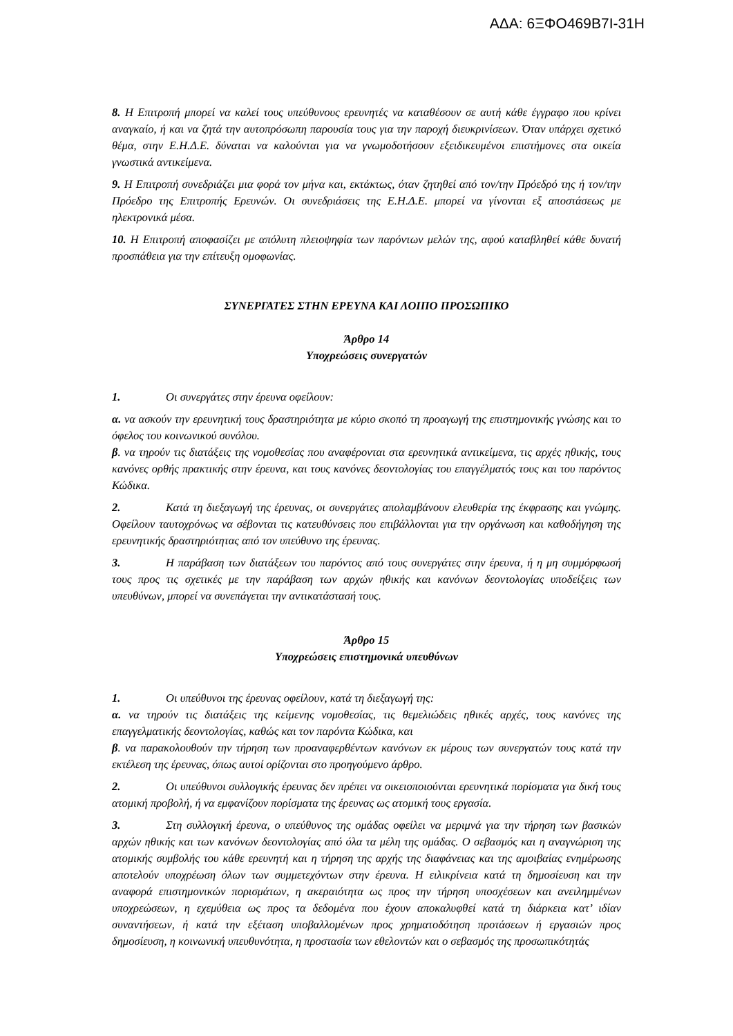ΑΔΑ: 6ΞΦΟ469Β7Ι-31Η
8. Η Επιτροπή μπορεί να καλεί τους υπεύθυνους ερευνητές να καταθέσουν σε αυτή κάθε έγγραφο που κρίνει αναγκαίο, ή και να ζητά την αυτοπρόσωπη παρουσία τους για την παροχή διευκρινίσεων. Όταν υπάρχει σχετικό θέμα, στην Ε.Η.Δ.Ε. δύναται να καλούνται για να γνωμοδοτήσουν εξειδικευμένοι επιστήμονες στα οικεία γνωστικά αντικείμενα.
9. Η Επιτροπή συνεδριάζει μια φορά τον μήνα και, εκτάκτως, όταν ζητηθεί από τον/την Πρόεδρό της ή τον/την Πρόεδρο της Επιτροπής Ερευνών. Οι συνεδριάσεις της Ε.Η.Δ.Ε. μπορεί να γίνονται εξ αποστάσεως με ηλεκτρονικά μέσα.
10. Η Επιτροπή αποφασίζει με απόλυτη πλειοψηφία των παρόντων μελών της, αφού καταβληθεί κάθε δυνατή προσπάθεια για την επίτευξη ομοφωνίας.
ΣΥΝΕΡΓΑΤΕΣ ΣΤΗΝ ΕΡΕΥΝΑ ΚΑΙ ΛΟΙΠΟ ΠΡΟΣΩΠΙΚΟ
Άρθρο 14
Υποχρεώσεις συνεργατών
1. Οι συνεργάτες στην έρευνα οφείλουν:
α. να ασκούν την ερευνητική τους δραστηριότητα με κύριο σκοπό τη προαγωγή της επιστημονικής γνώσης και το όφελος του κοινωνικού συνόλου.
β. να τηρούν τις διατάξεις της νομοθεσίας που αναφέρονται στα ερευνητικά αντικείμενα, τις αρχές ηθικής, τους κανόνες ορθής πρακτικής στην έρευνα, και τους κανόνες δεοντολογίας του επαγγέλματός τους και του παρόντος Κώδικα.
2. Κατά τη διεξαγωγή της έρευνας, οι συνεργάτες απολαμβάνουν ελευθερία της έκφρασης και γνώμης. Οφείλουν ταυτοχρόνως να σέβονται τις κατευθύνσεις που επιβάλλονται για την οργάνωση και καθοδήγηση της ερευνητικής δραστηριότητας από τον υπεύθυνο της έρευνας.
3. Η παράβαση των διατάξεων του παρόντος από τους συνεργάτες στην έρευνα, ή η μη συμμόρφωσή τους προς τις σχετικές με την παράβαση των αρχών ηθικής και κανόνων δεοντολογίας υποδείξεις των υπευθύνων, μπορεί να συνεπάγεται την αντικατάστασή τους.
Άρθρο 15
Υποχρεώσεις επιστημονικά υπευθύνων
1. Οι υπεύθυνοι της έρευνας οφείλουν, κατά τη διεξαγωγή της:
α. να τηρούν τις διατάξεις της κείμενης νομοθεσίας, τις θεμελιώδεις ηθικές αρχές, τους κανόνες της επαγγελματικής δεοντολογίας, καθώς και τον παρόντα Κώδικα, και
β. να παρακολουθούν την τήρηση των προαναφερθέντων κανόνων εκ μέρους των συνεργατών τους κατά την εκτέλεση της έρευνας, όπως αυτοί ορίζονται στο προηγούμενο άρθρο.
2. Οι υπεύθυνοι συλλογικής έρευνας δεν πρέπει να οικειοποιούνται ερευνητικά πορίσματα για δική τους ατομική προβολή, ή να εμφανίζουν πορίσματα της έρευνας ως ατομική τους εργασία.
3. Στη συλλογική έρευνα, ο υπεύθυνος της ομάδας οφείλει να μεριμνά για την τήρηση των βασικών αρχών ηθικής και των κανόνων δεοντολογίας από όλα τα μέλη της ομάδας. Ο σεβασμός και η αναγνώριση της ατομικής συμβολής του κάθε ερευνητή και η τήρηση της αρχής της διαφάνειας και της αμοιβαίας ενημέρωσης αποτελούν υποχρέωση όλων των συμμετεχόντων στην έρευνα. Η ειλικρίνεια κατά τη δημοσίευση και την αναφορά επιστημονικών πορισμάτων, η ακεραιότητα ως προς την τήρηση υποσχέσεων και ανειλημμένων υποχρεώσεων, η εχεμύθεια ως προς τα δεδομένα που έχουν αποκαλυφθεί κατά τη διάρκεια κατ’ ιδίαν συναντήσεων, ή κατά την εξέταση υποβαλλομένων προς χρηματοδότηση προτάσεων ή εργασιών προς δημοσίευση, η κοινωνική υπευθυνότητα, η προστασία των εθελοντών και ο σεβασμός της προσωπικότητάς